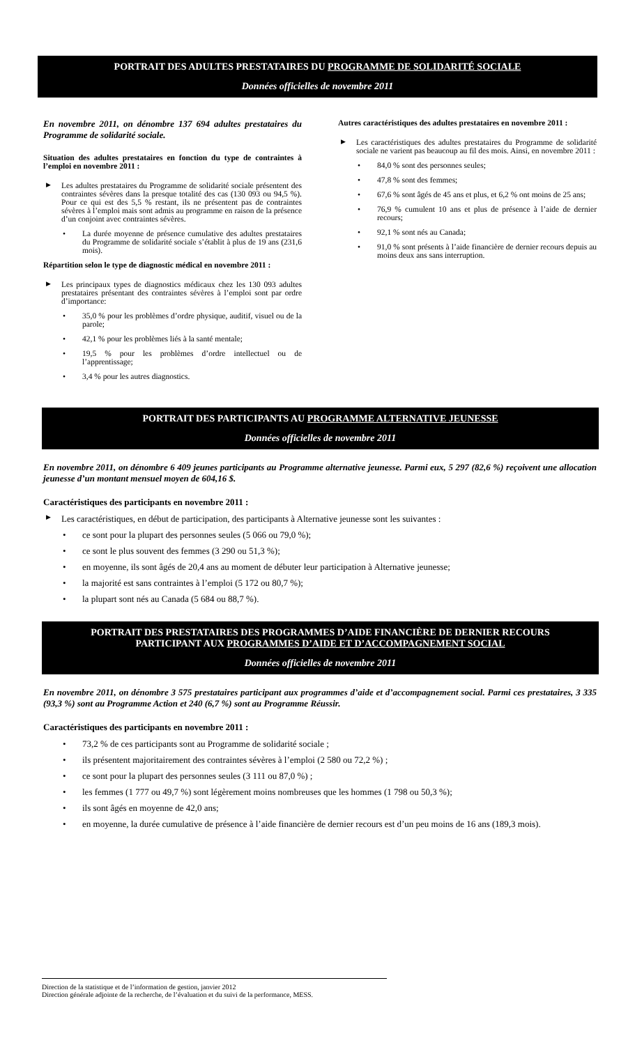PORTRAIT DES ADULTES PRESTATAIRES DU PROGRAMME DE SOLIDARITÉ SOCIALE
Données officielles de novembre 2011
En novembre 2011, on dénombre 137 694 adultes prestataires du Programme de solidarité sociale.
Situation des adultes prestataires en fonction du type de contraintes à l’emploi en novembre 2011 :
▶ Les adultes prestataires du Programme de solidarité sociale présentent des contraintes sévères dans la presque totalité des cas (130 093 ou 94,5 %). Pour ce qui est des 5,5 % restant, ils ne présentent pas de contraintes sévères à l’emploi mais sont admis au programme en raison de la présence d’un conjoint avec contraintes sévères.
• La durée moyenne de présence cumulative des adultes prestataires du Programme de solidarité sociale s’établit à plus de 19 ans (231,6 mois).
Répartition selon le type de diagnostic médical en novembre 2011 :
▶ Les principaux types de diagnostics médicaux chez les 130 093 adultes prestataires présentant des contraintes sévères à l’emploi sont par ordre d’importance:
• 35,0 % pour les problèmes d’ordre physique, auditif, visuel ou de la parole;
• 42,1 % pour les problèmes liés à la santé mentale;
• 19,5 % pour les problèmes d’ordre intellectuel ou de l’apprentissage;
• 3,4 % pour les autres diagnostics.
Autres caractéristiques des adultes prestataires en novembre 2011 :
▶ Les caractéristiques des adultes prestataires du Programme de solidarité sociale ne varient pas beaucoup au fil des mois. Ainsi, en novembre 2011 :
• 84,0 % sont des personnes seules;
• 47,8 % sont des femmes;
• 67,6 % sont âgés de 45 ans et plus, et 6,2 % ont moins de 25 ans;
• 76,9 % cumulent 10 ans et plus de présence à l’aide de dernier recours;
• 92,1 % sont nés au Canada;
• 91,0 % sont présents à l’aide financière de dernier recours depuis au moins deux ans sans interruption.
PORTRAIT DES PARTICIPANTS AU PROGRAMME ALTERNATIVE JEUNESSE
Données officielles de novembre 2011
En novembre 2011, on dénombre 6 409 jeunes participants au Programme alternative jeunesse. Parmi eux, 5 297 (82,6 %) reçoivent une allocation jeunesse d’un montant mensuel moyen de 604,16 $.
Caractéristiques des participants en novembre 2011 :
▶ Les caractéristiques, en début de participation, des participants à Alternative jeunesse sont les suivantes :
• ce sont pour la plupart des personnes seules (5 066 ou 79,0 %);
• ce sont le plus souvent des femmes (3 290 ou 51,3 %);
• en moyenne, ils sont âgés de 20,4 ans au moment de débuter leur participation à Alternative jeunesse;
• la majorité est sans contraintes à l’emploi (5 172 ou 80,7 %);
• la plupart sont nés au Canada (5 684 ou 88,7 %).
PORTRAIT DES PRESTATAIRES DES PROGRAMMES D’AIDE FINANCIÈRE DE DERNIER RECOURS
PARTICIPANT AUX PROGRAMMES D’AIDE ET D’ACCOMPAGNEMENT SOCIAL
Données officielles de novembre 2011
En novembre 2011, on dénombre 3 575 prestataires participant aux programmes d’aide et d’accompagnement social. Parmi ces prestataires, 3 335 (93,3 %) sont au Programme Action et 240 (6,7 %) sont au Programme Réussir.
Caractéristiques des participants en novembre 2011 :
• 73,2 % de ces participants sont au Programme de solidarité sociale ;
• ils présentent majoritairement des contraintes sévères à l’emploi (2 580 ou 72,2 %) ;
• ce sont pour la plupart des personnes seules (3 111 ou 87,0 %) ;
• les femmes (1 777 ou 49,7 %) sont légèrement moins nombreuses que les hommes (1 798 ou 50,3 %);
• ils sont âgés en moyenne de 42,0 ans;
• en moyenne, la durée cumulative de présence à l’aide financière de dernier recours est d’un peu moins de 16 ans (189,3 mois).
Direction de la statistique et de l’information de gestion, janvier 2012
Direction générale adjointe de la recherche, de l’évaluation et du suivi de la performance, MESS.